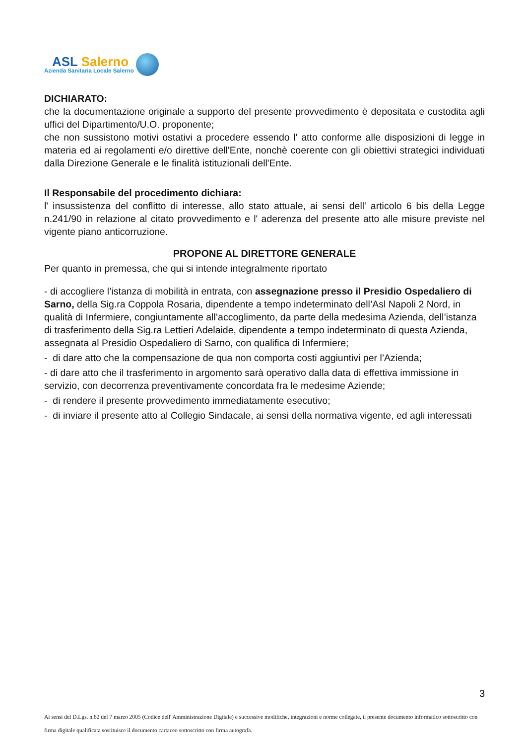ASL Salerno
Azienda Sanitaria Locale Salerno
DICHIARATO:
che la documentazione originale a supporto del presente provvedimento è depositata e custodita agli uffici del Dipartimento/U.O. proponente;
che non sussistono motivi ostativi a procedere essendo l' atto conforme alle disposizioni di legge in materia ed ai regolamenti e/o direttive dell'Ente, nonchè coerente con gli obiettivi strategici individuati dalla Direzione Generale e le finalità istituzionali dell'Ente.
Il Responsabile del procedimento dichiara:
l' insussistenza del conflitto di interesse, allo stato attuale, ai sensi dell' articolo 6 bis della Legge n.241/90 in relazione al citato provvedimento e l' aderenza del presente atto alle misure previste nel vigente piano anticorruzione.
PROPONE AL DIRETTORE GENERALE
Per quanto in premessa, che qui si intende integralmente riportato
- di accogliere l’istanza di mobilità in entrata, con assegnazione presso il Presidio Ospedaliero di Sarno, della Sig.ra Coppola Rosaria, dipendente a tempo indeterminato dell’Asl Napoli 2 Nord, in qualità di Infermiere, congiuntamente all’accoglimento, da parte della medesima Azienda, dell’istanza di trasferimento della Sig.ra Lettieri Adelaide, dipendente a tempo indeterminato di questa Azienda, assegnata al Presidio Ospedaliero di Sarno, con qualifica di Infermiere;
- di dare atto che la compensazione de qua non comporta costi aggiuntivi per l’Azienda;
- di dare atto che il trasferimento in argomento sarà operativo dalla data di effettiva immissione in servizio, con decorrenza preventivamente concordata fra le medesime Aziende;
- di rendere il presente provvedimento immediatamente esecutivo;
- di inviare il presente atto al Collegio Sindacale, ai sensi della normativa vigente, ed agli interessati
3
Ai sensi del D.Lgs. n.82 del 7 marzo 2005 (Codice dell' Amministrazione Digitale) e successive modifiche, integrazioni e norme collegate, il presente documento informatico sottoscritto con firma digitale qualificata sostituisce il documento cartaceo sottoscritto con firma autografa.